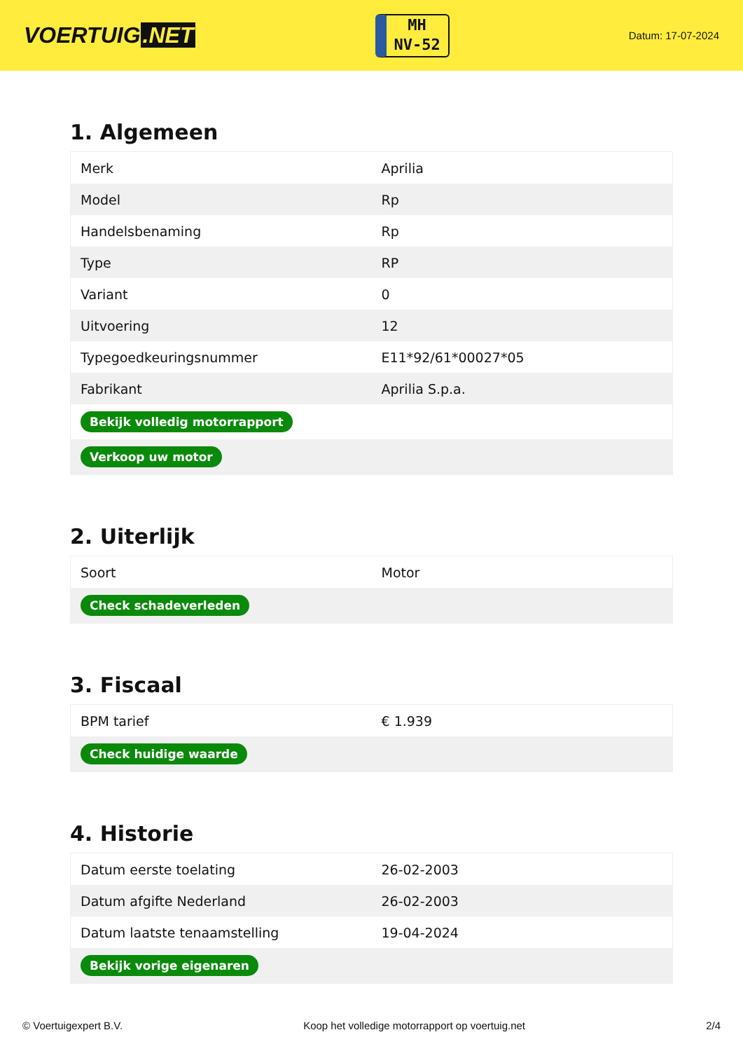VOERTUIG.NET
MH
NV-52
Datum: 17-07-2024
1. Algemeen
| Merk | Aprilia |
| Model | Rp |
| Handelsbenaming | Rp |
| Type | RP |
| Variant | 0 |
| Uitvoering | 12 |
| Typegoedkeuringsnummer | E11*92/61*00027*05 |
| Fabrikant | Aprilia S.p.a. |
| Bekijk volledig motorrapport | |
| Verkoop uw motor | |
2. Uiterlijk
| Soort | Motor |
| Check schadeverleden | |
3. Fiscaal
| BPM tarief | € 1.939 |
| Check huidige waarde | |
4. Historie
| Datum eerste toelating | 26-02-2003 |
| Datum afgifte Nederland | 26-02-2003 |
| Datum laatste tenaamstelling | 19-04-2024 |
| Bekijk vorige eigenaren | |
© Voertuigexpert B.V. Koop het volledige motorrapport op voertuig.net 2/4